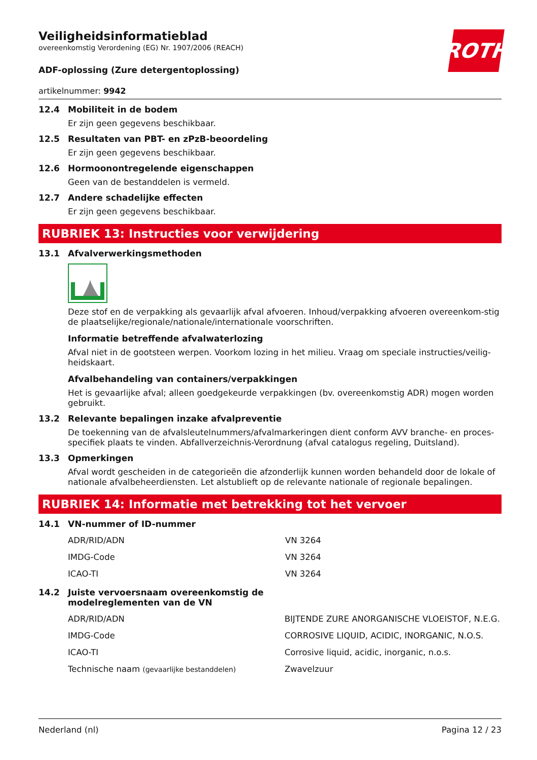ROTH
Veiligheidsinformatieblad
overeenkomstig Verordening (EG) Nr. 1907/2006 (REACH)
ADF-oplossing (Zure detergentoplossing)
artikelnummer: 9942
12.4 Mobiliteit in de bodem
Er zijn geen gegevens beschikbaar.
12.5 Resultaten van PBT- en zPzB-beoordeling
Er zijn geen gegevens beschikbaar.
12.6 Hormoonontregelende eigenschappen
Geen van de bestanddelen is vermeld.
12.7 Andere schadelijke effecten
Er zijn geen gegevens beschikbaar.
RUBRIEK 13: Instructies voor verwijdering
13.1 Afvalverwerkingsmethoden
Deze stof en de verpakking als gevaarlijk afval afvoeren. Inhoud/verpakking afvoeren overeenkom-stig de plaatselijke/regionale/nationale/internationale voorschriften.
Informatie betreffende afvalwaterlozing
Afval niet in de gootsteen werpen. Voorkom lozing in het milieu. Vraag om speciale instructies/veilig-heidskaart.
Afvalbehandeling van containers/verpakkingen
Het is gevaarlijke afval; alleen goedgekeurde verpakkingen (bv. overeenkomstig ADR) mogen worden gebruikt.
13.2 Relevante bepalingen inzake afvalpreventie
De toekenning van de afvalsleutelnummers/afvalmarkeringen dient conform AVV branche- en proces-specifiek plaats te vinden. Abfallverzeichnis-Verordnung (afval catalogus regeling, Duitsland).
13.3 Opmerkingen
Afval wordt gescheiden in de categorieën die afzonderlijk kunnen worden behandeld door de lokale of nationale afvalbeheerdiensten. Let alstublieft op de relevante nationale of regionale bepalingen.
RUBRIEK 14: Informatie met betrekking tot het vervoer
14.1 VN-nummer of ID-nummer
| ADR/RID/ADN | VN 3264 |
| IMDG-Code | VN 3264 |
| ICAO-TI | VN 3264 |
14.2 Juiste vervoersnaam overeenkomstig de
modelreglementen van de VN
| ADR/RID/ADN | BIJTENDE ZURE ANORGANISCHE VLOEISTOF, N.E.G. |
| IMDG-Code | CORROSIVE LIQUID, ACIDIC, INORGANIC, N.O.S. |
| ICAO-TI | Corrosive liquid, acidic, inorganic, n.o.s. |
| Technische naam (gevaarlijke bestanddelen) | Zwavelzuur |
Nederland (nl) Pagina 12 / 23